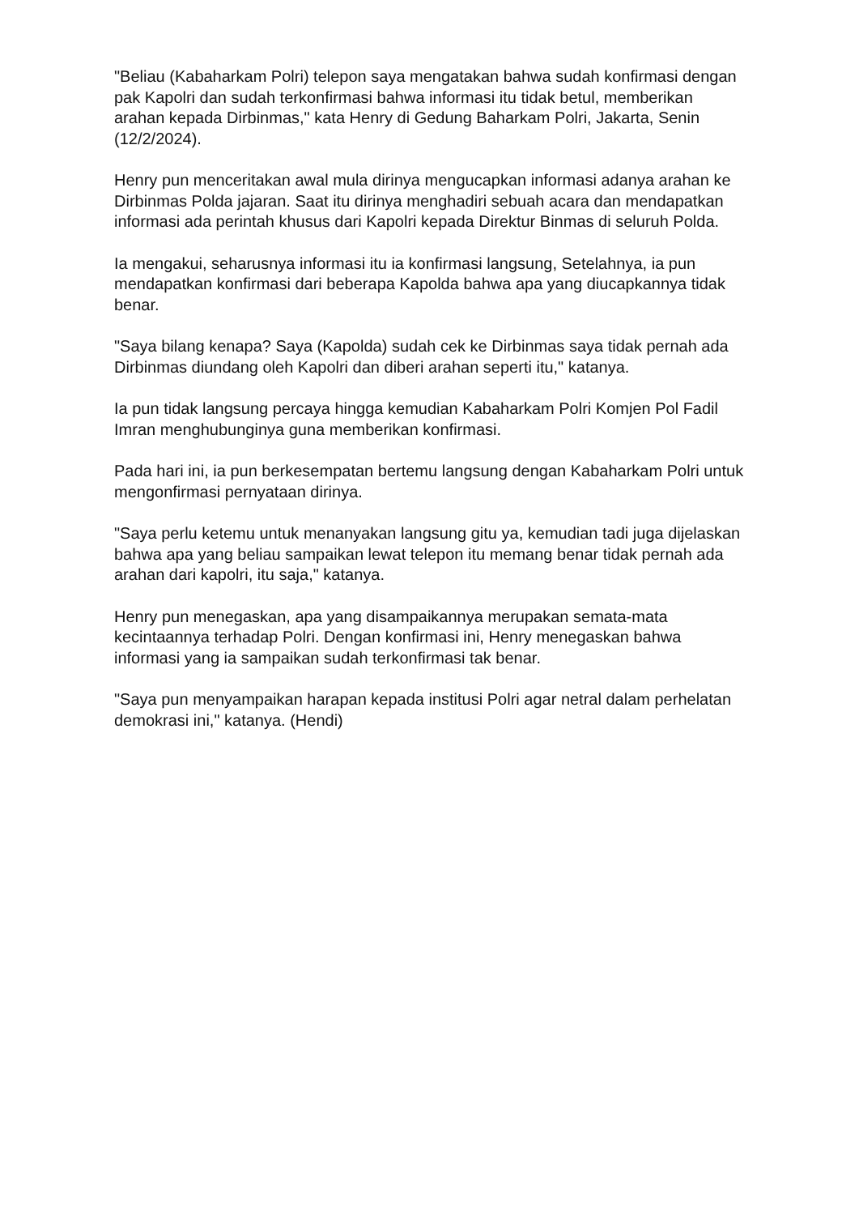"Beliau (Kabaharkam Polri) telepon saya mengatakan bahwa sudah konfirmasi dengan pak Kapolri dan sudah terkonfirmasi bahwa informasi itu tidak betul, memberikan arahan kepada Dirbinmas," kata Henry di Gedung Baharkam Polri, Jakarta, Senin (12/2/2024).
Henry pun menceritakan awal mula dirinya mengucapkan informasi adanya arahan ke Dirbinmas Polda jajaran. Saat itu dirinya menghadiri sebuah acara dan mendapatkan informasi ada perintah khusus dari Kapolri kepada Direktur Binmas di seluruh Polda.
Ia mengakui, seharusnya informasi itu ia konfirmasi langsung, Setelahnya, ia pun mendapatkan konfirmasi dari beberapa Kapolda bahwa apa yang diucapkannya tidak benar.
"Saya bilang kenapa? Saya (Kapolda) sudah cek ke Dirbinmas saya tidak pernah ada Dirbinmas diundang oleh Kapolri dan diberi arahan seperti itu," katanya.
Ia pun tidak langsung percaya hingga kemudian Kabaharkam Polri Komjen Pol Fadil Imran menghubunginya guna memberikan konfirmasi.
Pada hari ini, ia pun berkesempatan bertemu langsung dengan Kabaharkam Polri untuk mengonfirmasi pernyataan dirinya.
"Saya perlu ketemu untuk menanyakan langsung gitu ya, kemudian tadi juga dijelaskan bahwa apa yang beliau sampaikan lewat telepon itu memang benar tidak pernah ada arahan dari kapolri, itu saja," katanya.
Henry pun menegaskan, apa yang disampaikannya merupakan semata-mata kecintaannya terhadap Polri. Dengan konfirmasi ini, Henry menegaskan bahwa informasi yang ia sampaikan sudah terkonfirmasi tak benar.
"Saya pun menyampaikan harapan kepada institusi Polri agar netral dalam perhelatan demokrasi ini," katanya. (Hendi)